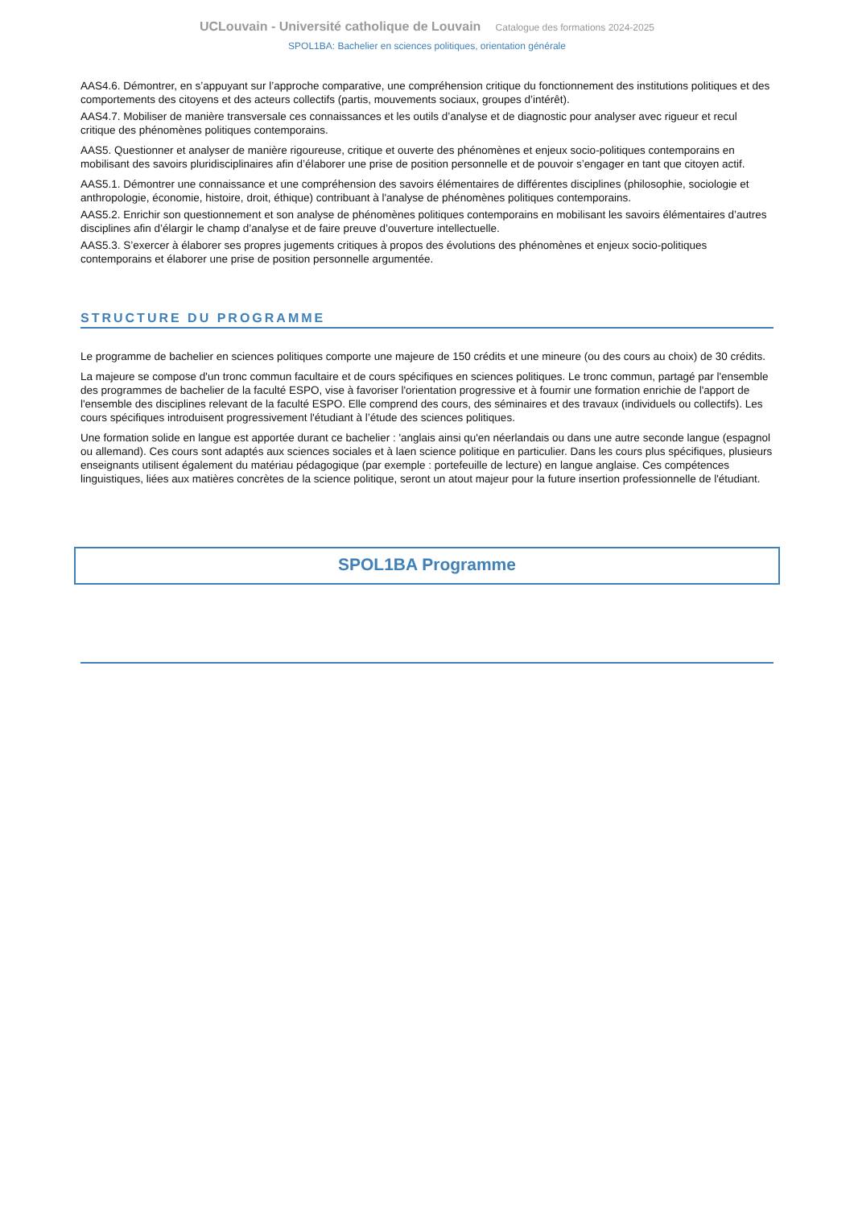UCLouvain - Université catholique de Louvain Catalogue des formations 2024-2025
SPOL1BA: Bachelier en sciences politiques, orientation générale
AAS4.6. Démontrer, en s’appuyant sur l’approche comparative, une compréhension critique du fonctionnement des institutions politiques et des comportements des citoyens et des acteurs collectifs (partis, mouvements sociaux, groupes d’intérêt).
AAS4.7. Mobiliser de manière transversale ces connaissances et les outils d’analyse et de diagnostic pour analyser avec rigueur et recul critique des phénomènes politiques contemporains.
AAS5. Questionner et analyser de manière rigoureuse, critique et ouverte des phénomènes et enjeux socio-politiques contemporains en mobilisant des savoirs pluridisciplinaires afin d’élaborer une prise de position personnelle et de pouvoir s’engager en tant que citoyen actif.
AAS5.1. Démontrer une connaissance et une compréhension des savoirs élémentaires de différentes disciplines (philosophie, sociologie et anthropologie, économie, histoire, droit, éthique) contribuant à l'analyse de phénomènes politiques contemporains.
AAS5.2. Enrichir son questionnement et son analyse de phénomènes politiques contemporains en mobilisant les savoirs élémentaires d’autres disciplines afin d’élargir le champ d’analyse et de faire preuve d’ouverture intellectuelle.
AAS5.3. S’exercer à élaborer ses propres jugements critiques à propos des évolutions des phénomènes et enjeux socio-politiques contemporains et élaborer une prise de position personnelle argumentée.
STRUCTURE DU PROGRAMME
Le programme de bachelier en sciences politiques comporte une majeure de 150 crédits et une mineure (ou des cours au choix) de 30 crédits.
La majeure se compose d'un tronc commun facultaire et de cours spécifiques en sciences politiques. Le tronc commun, partagé par l'ensemble des programmes de bachelier de la faculté ESPO, vise à favoriser l'orientation progressive et à fournir une formation enrichie de l'apport de l'ensemble des disciplines relevant de la faculté ESPO. Elle comprend des cours, des séminaires et des travaux (individuels ou collectifs). Les cours spécifiques introduisent progressivement l'étudiant à l’étude des sciences politiques.
Une formation solide en langue est apportée durant ce bachelier : 'anglais ainsi qu'en néerlandais ou dans une autre seconde langue (espagnol ou allemand). Ces cours sont adaptés aux sciences sociales et à laen science politique en particulier. Dans les cours plus spécifiques, plusieurs enseignants utilisent également du matériau pédagogique (par exemple : portefeuille de lecture) en langue anglaise. Ces compétences linguistiques, liées aux matières concrètes de la science politique, seront un atout majeur pour la future insertion professionnelle de l'étudiant.
SPOL1BA Programme